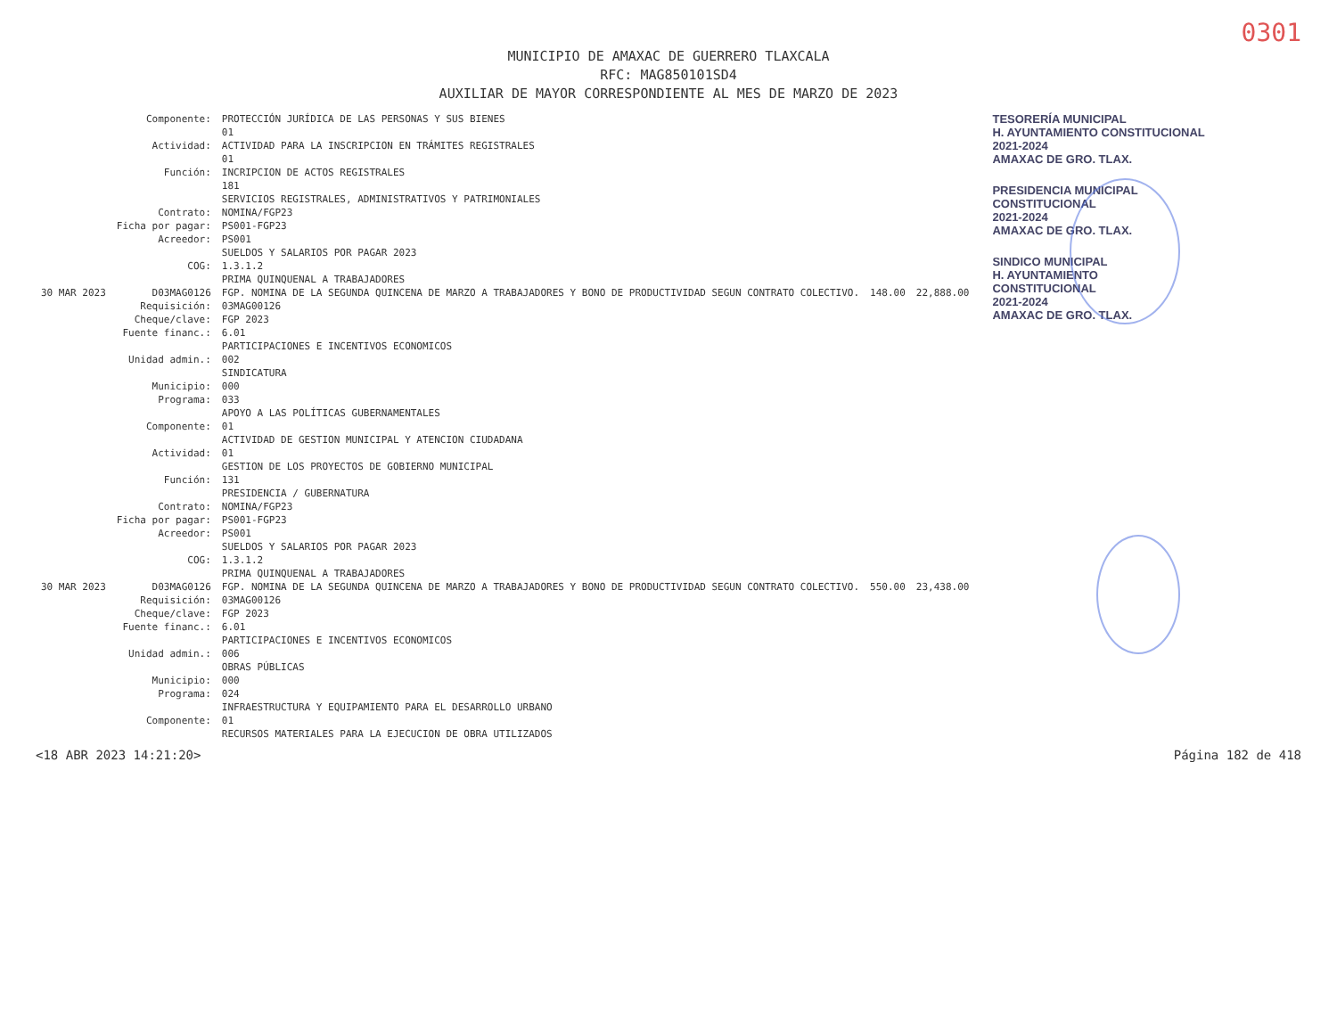0301
MUNICIPIO DE AMAXAC DE GUERRERO TLAXCALA
RFC: MAG850101SD4
AUXILIAR DE MAYOR CORRESPONDIENTE AL MES DE MARZO DE 2023
| | Componente: | PROTECCIÓN JURÍDICA DE LAS PERSONAS Y SUS BIENES | | |
| | | 01 | | |
| | Actividad: | ACTIVIDAD PARA LA INSCRIPCION EN TRÁMITES REGISTRALES | | |
| | | 01 | | |
| | Función: | INCRIPCION DE ACTOS REGISTRALES | | |
| | | 181 | | |
| | | SERVICIOS REGISTRALES, ADMINISTRATIVOS Y PATRIMONIALES | | |
| | Contrato: | NOMINA/FGP23 | | |
| | Ficha por pagar: | PS001-FGP23 | | |
| | Acreedor: | PS001 | | |
| | | SUELDOS Y SALARIOS POR PAGAR 2023 | | |
| | COG: | 1.3.1.2 | | |
| | | PRIMA QUINQUENAL A TRABAJADORES | | |
| 30 MAR 2023 | D03MAG0126 | FGP. NOMINA DE LA SEGUNDA QUINCENA DE MARZO A TRABAJADORES Y BONO DE PRODUCTIVIDAD SEGUN CONTRATO COLECTIVO. | 148.00 | 22,888.00 |
| | Requisición: | 03MAG00126 | | |
| | Cheque/clave: | FGP 2023 | | |
| | Fuente financ.: | 6.01 | | |
| | | PARTICIPACIONES E INCENTIVOS ECONOMICOS | | |
| | Unidad admin.: | 002 | | |
| | | SINDICATURA | | |
| | Municipio: | 000 | | |
| | Programa: | 033 | | |
| | | APOYO A LAS POLÍTICAS GUBERNAMENTALES | | |
| | Componente: | 01 | | |
| | | ACTIVIDAD DE GESTION MUNICIPAL Y ATENCION CIUDADANA | | |
| | Actividad: | 01 | | |
| | | GESTION DE LOS PROYECTOS DE GOBIERNO MUNICIPAL | | |
| | Función: | 131 | | |
| | | PRESIDENCIA / GUBERNATURA | | |
| | Contrato: | NOMINA/FGP23 | | |
| | Ficha por pagar: | PS001-FGP23 | | |
| | Acreedor: | PS001 | | |
| | | SUELDOS Y SALARIOS POR PAGAR 2023 | | |
| | COG: | 1.3.1.2 | | |
| | | PRIMA QUINQUENAL A TRABAJADORES | | |
| 30 MAR 2023 | D03MAG0126 | FGP. NOMINA DE LA SEGUNDA QUINCENA DE MARZO A TRABAJADORES Y BONO DE PRODUCTIVIDAD SEGUN CONTRATO COLECTIVO. | 550.00 | 23,438.00 |
| | Requisición: | 03MAG00126 | | |
| | Cheque/clave: | FGP 2023 | | |
| | Fuente financ.: | 6.01 | | |
| | | PARTICIPACIONES E INCENTIVOS ECONOMICOS | | |
| | Unidad admin.: | 006 | | |
| | | OBRAS PÚBLICAS | | |
| | Municipio: | 000 | | |
| | Programa: | 024 | | |
| | | INFRAESTRUCTURA Y EQUIPAMIENTO PARA EL DESARROLLO URBANO | | |
| | Componente: | 01 | | |
| | | RECURSOS MATERIALES PARA LA EJECUCION DE OBRA UTILIZADOS | | |
TESORERÍA MUNICIPAL
H. AYUNTAMIENTO CONSTITUCIONAL
2021-2024
AMAXAC DE GRO. TLAX.
PRESIDENCIA MUNICIPAL
CONSTITUCIONAL
2021-2024
AMAXAC DE GRO. TLAX.
SINDICO MUNICIPAL
H. AYUNTAMIENTO
CONSTITUCIONAL
2021-2024
AMAXAC DE GRO. TLAX.
<18 ABR 2023 14:21:20> Página 182 de 418